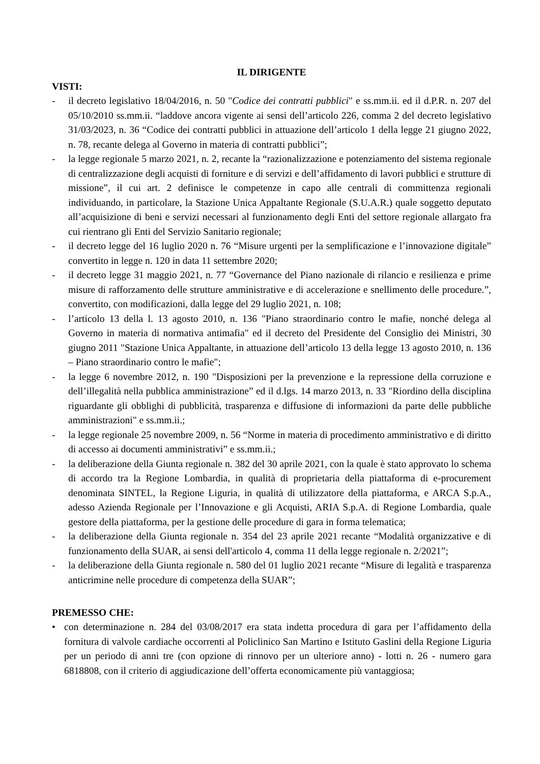IL DIRIGENTE
VISTI:
- il decreto legislativo 18/04/2016, n. 50 "Codice dei contratti pubblici" e ss.mm.ii. ed il d.P.R. n. 207 del 05/10/2010 ss.mm.ii. “laddove ancora vigente ai sensi dell’articolo 226, comma 2 del decreto legislativo 31/03/2023, n. 36 “Codice dei contratti pubblici in attuazione dell’articolo 1 della legge 21 giugno 2022, n. 78, recante delega al Governo in materia di contratti pubblici”;
- la legge regionale 5 marzo 2021, n. 2, recante la “razionalizzazione e potenziamento del sistema regionale di centralizzazione degli acquisti di forniture e di servizi e dell’affidamento di lavori pubblici e strutture di missione”, il cui art. 2 definisce le competenze in capo alle centrali di committenza regionali individuando, in particolare, la Stazione Unica Appaltante Regionale (S.U.A.R.) quale soggetto deputato all’acquisizione di beni e servizi necessari al funzionamento degli Enti del settore regionale allargato fra cui rientrano gli Enti del Servizio Sanitario regionale;
- il decreto legge del 16 luglio 2020 n. 76 “Misure urgenti per la semplificazione e l’innovazione digitale” convertito in legge n. 120 in data 11 settembre 2020;
- il decreto legge 31 maggio 2021, n. 77 “Governance del Piano nazionale di rilancio e resilienza e prime misure di rafforzamento delle strutture amministrative e di accelerazione e snellimento delle procedure.”, convertito, con modificazioni, dalla legge del 29 luglio 2021, n. 108;
- l’articolo 13 della l. 13 agosto 2010, n. 136 "Piano straordinario contro le mafie, nonché delega al Governo in materia di normativa antimafia" ed il decreto del Presidente del Consiglio dei Ministri, 30 giugno 2011 "Stazione Unica Appaltante, in attuazione dell’articolo 13 della legge 13 agosto 2010, n. 136 – Piano straordinario contro le mafie";
- la legge 6 novembre 2012, n. 190 "Disposizioni per la prevenzione e la repressione della corruzione e dell’illegalità nella pubblica amministrazione” ed il d.lgs. 14 marzo 2013, n. 33 "Riordino della disciplina riguardante gli obblighi di pubblicità, trasparenza e diffusione di informazioni da parte delle pubbliche amministrazioni" e ss.mm.ii.;
- la legge regionale 25 novembre 2009, n. 56 “Norme in materia di procedimento amministrativo e di diritto di accesso ai documenti amministrativi” e ss.mm.ii.;
- la deliberazione della Giunta regionale n. 382 del 30 aprile 2021, con la quale è stato approvato lo schema di accordo tra la Regione Lombardia, in qualità di proprietaria della piattaforma di e-procurement denominata SINTEL, la Regione Liguria, in qualità di utilizzatore della piattaforma, e ARCA S.p.A., adesso Azienda Regionale per l’Innovazione e gli Acquisti, ARIA S.p.A. di Regione Lombardia, quale gestore della piattaforma, per la gestione delle procedure di gara in forma telematica;
- la deliberazione della Giunta regionale n. 354 del 23 aprile 2021 recante “Modalità organizzative e di funzionamento della SUAR, ai sensi dell'articolo 4, comma 11 della legge regionale n. 2/2021”;
- la deliberazione della Giunta regionale n. 580 del 01 luglio 2021 recante “Misure di legalità e trasparenza anticrimine nelle procedure di competenza della SUAR”;
PREMESSO CHE:
• con determinazione n. 284 del 03/08/2017 era stata indetta procedura di gara per l’affidamento della fornitura di valvole cardiache occorrenti al Policlinico San Martino e Istituto Gaslini della Regione Liguria per un periodo di anni tre (con opzione di rinnovo per un ulteriore anno) - lotti n. 26 - numero gara 6818808, con il criterio di aggiudicazione dell’offerta economicamente più vantaggiosa;